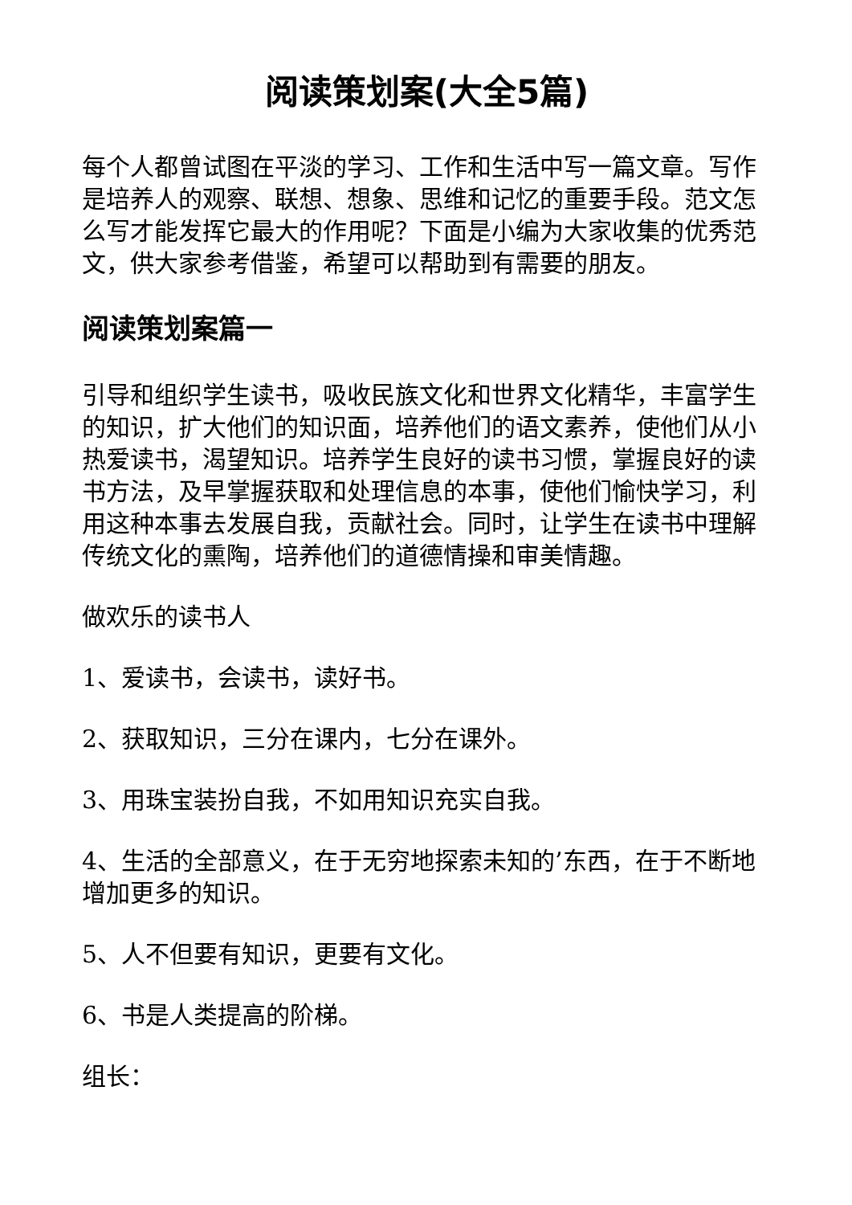阅读策划案(大全5篇)
每个人都曾试图在平淡的学习、工作和生活中写一篇文章。写作是培养人的观察、联想、想象、思维和记忆的重要手段。范文怎么写才能发挥它最大的作用呢？下面是小编为大家收集的优秀范文，供大家参考借鉴，希望可以帮助到有需要的朋友。
阅读策划案篇一
引导和组织学生读书，吸收民族文化和世界文化精华，丰富学生的知识，扩大他们的知识面，培养他们的语文素养，使他们从小热爱读书，渴望知识。培养学生良好的读书习惯，掌握良好的读书方法，及早掌握获取和处理信息的本事，使他们愉快学习，利用这种本事去发展自我，贡献社会。同时，让学生在读书中理解传统文化的熏陶，培养他们的道德情操和审美情趣。
做欢乐的读书人
1、爱读书，会读书，读好书。
2、获取知识，三分在课内，七分在课外。
3、用珠宝装扮自我，不如用知识充实自我。
4、生活的全部意义，在于无穷地探索未知的’东西，在于不断地增加更多的知识。
5、人不但要有知识，更要有文化。
6、书是人类提高的阶梯。
组长：